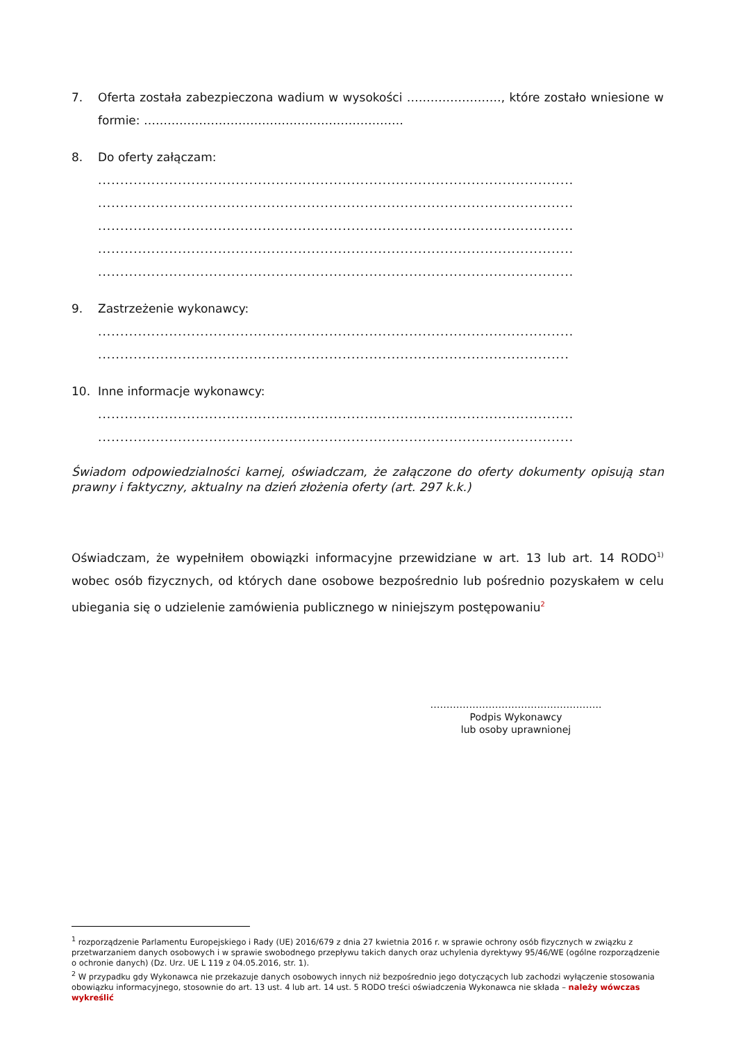7. Oferta została zabezpieczona wadium w wysokości ……………………, które zostało wniesione w formie: …………………………………………………………
8. Do oferty załączam:
...........................................................................................................
...........................................................................................................
...........................................................................................................
...........................................................................................................
...........................................................................................................
9. Zastrzeżenie wykonawcy:
...........................................................................................................
..........................................................................................................
10. Inne informacje wykonawcy:
...........................................................................................................
...........................................................................................................
Świadom odpowiedzialności karnej, oświadczam, że załączone do oferty dokumenty opisują stan prawny i faktyczny, aktualny na dzień złożenia oferty (art. 297 k.k.)
Oświadczam, że wypełniłem obowiązki informacyjne przewidziane w art. 13 lub art. 14 RODO<sup>1)</sup> wobec osób fizycznych, od których dane osobowe bezpośrednio lub pośrednio pozyskałem w celu ubiegania się o udzielenie zamówienia publicznego w niniejszym postępowaniu<sup>2</sup>
……………………………………………..
Podpis Wykonawcy
lub osoby uprawnionej
<sup>1</sup> rozporządzenie Parlamentu Europejskiego i Rady (UE) 2016/679 z dnia 27 kwietnia 2016 r. w sprawie ochrony osób fizycznych w związku z przetwarzaniem danych osobowych i w sprawie swobodnego przepływu takich danych oraz uchylenia dyrektywy 95/46/WE (ogólne rozporządzenie o ochronie danych) (Dz. Urz. UE L 119 z 04.05.2016, str. 1).
<sup>2</sup> W przypadku gdy Wykonawca nie przekazuje danych osobowych innych niż bezpośrednio jego dotyczących lub zachodzi wyłączenie stosowania obowiązku informacyjnego, stosownie do art. 13 ust. 4 lub art. 14 ust. 5 RODO treści oświadczenia Wykonawca nie składa – należy wówczas wykreślić